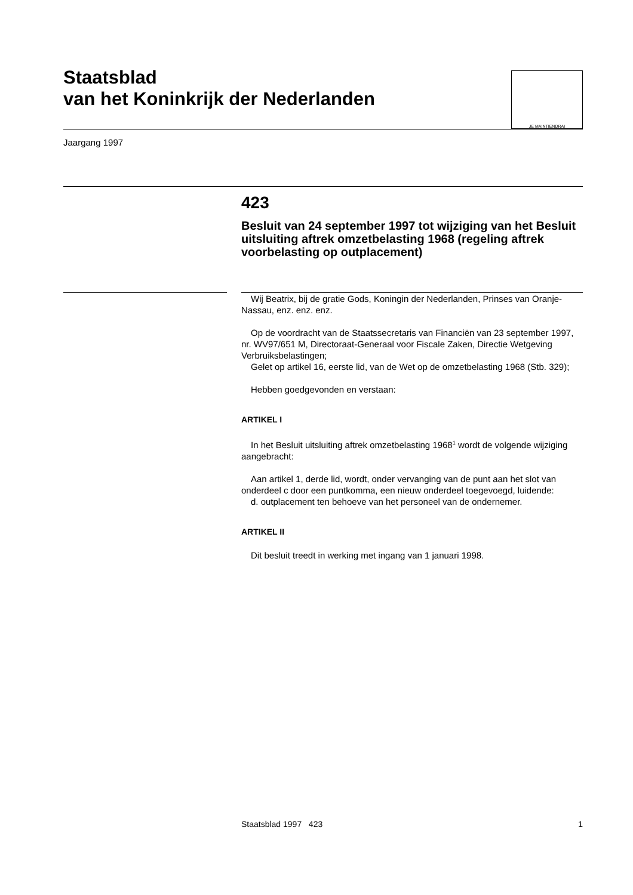Staatsblad
van het Koninkrijk der Nederlanden
JE MAINTIENDRAI
Jaargang 1997
423
Besluit van 24 september 1997 tot wijziging van het Besluit uitsluiting aftrek omzetbelasting 1968 (regeling aftrek voorbelasting op outplacement)
Wij Beatrix, bij de gratie Gods, Koningin der Nederlanden, Prinses van Oranje-Nassau, enz. enz. enz.
Op de voordracht van de Staatssecretaris van Financiën van 23 september 1997, nr. WV97/651 M, Directoraat-Generaal voor Fiscale Zaken, Directie Wetgeving Verbruiksbelastingen;
Gelet op artikel 16, eerste lid, van de Wet op de omzetbelasting 1968 (Stb. 329);
Hebben goedgevonden en verstaan:
ARTIKEL I
In het Besluit uitsluiting aftrek omzetbelasting 1968<sup>1</sup> wordt de volgende wijziging aangebracht:
Aan artikel 1, derde lid, wordt, onder vervanging van de punt aan het slot van onderdeel c door een puntkomma, een nieuw onderdeel toegevoegd, luidende:
d. outplacement ten behoeve van het personeel van de ondernemer.
ARTIKEL II
Dit besluit treedt in werking met ingang van 1 januari 1998.
Staatsblad 1997 423 1